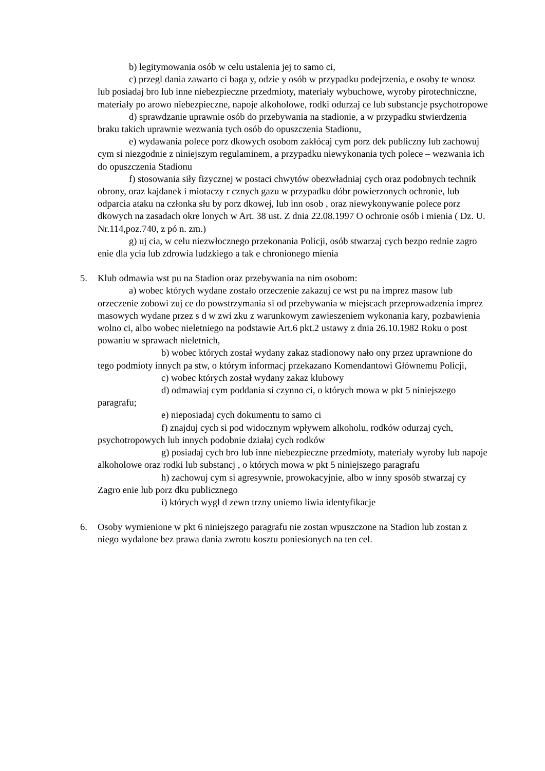b) legitymowania osób w celu ustalenia jej to samo ci,
c) przegl dania zawarto ci baga y, odzie y osób w przypadku podejrzenia, e osoby te wnosz lub posiadaj bro lub inne niebezpieczne przedmioty, materiały wybuchowe, wyroby pirotechniczne, materiały po arowo niebezpieczne, napoje alkoholowe, rodki odurzaj ce lub substancje psychotropowe
d) sprawdzanie uprawnie osób do przebywania na stadionie, a w przypadku stwierdzenia braku takich uprawnie wezwania tych osób do opuszczenia Stadionu,
e) wydawania polece porz dkowych osobom zakłócaj cym porz dek publiczny lub zachowuj cym si niezgodnie z niniejszym regulaminem, a przypadku niewykonania tych polece – wezwania ich do opuszczenia Stadionu
f) stosowania siły fizycznej w postaci chwytów obezwładniaj cych oraz podobnych technik obrony, oraz kajdanek i miotaczy r cznych gazu w przypadku dóbr powierzonych ochronie, lub odparcia ataku na członka słu by porz dkowej, lub inn osob , oraz niewykonywanie polece porz dkowych na zasadach okre lonych w Art. 38 ust. Z dnia 22.08.1997 O ochronie osób i mienia ( Dz. U. Nr.114,poz.740, z pó n. zm.)
g) uj cia, w celu niezwłocznego przekonania Policji, osób stwarzaj cych bezpo rednie zagro enie dla ycia lub zdrowia ludzkiego a tak e chronionego mienia
5. Klub odmawia wst pu na Stadion oraz przebywania na nim osobom:
a) wobec których wydane zostało orzeczenie zakazuj ce wst pu na imprez masow lub orzeczenie zobowi zuj ce do powstrzymania si od przebywania w miejscach przeprowadzenia imprez masowych wydane przez s d w zwi zku z warunkowym zawieszeniem wykonania kary, pozbawienia wolno ci, albo wobec nieletniego na podstawie Art.6 pkt.2 ustawy z dnia 26.10.1982 Roku o post powaniu w sprawach nieletnich,
b) wobec których został wydany zakaz stadionowy nało ony przez uprawnione do tego podmioty innych pa stw, o którym informacj przekazano Komendantowi Głównemu Policji,
c) wobec których został wydany zakaz klubowy
d) odmawiaj cym poddania si czynno ci, o których mowa w pkt 5 niniejszego paragrafu;
e) nieposiadaj cych dokumentu to samo ci
f) znajduj cych si pod widocznym wpływem alkoholu, rodków odurzaj cych, psychotropowych lub innych podobnie działaj cych rodków
g) posiadaj cych bro lub inne niebezpieczne przedmioty, materiały wyroby lub napoje alkoholowe oraz rodki lub substancj , o których mowa w pkt 5 niniejszego paragrafu
h) zachowuj cym si agresywnie, prowokacyjnie, albo w inny sposób stwarzaj cy Zagro enie lub porz dku publicznego
i) których wygl d zewn trzny uniemo liwia identyfikacje
6. Osoby wymienione w pkt 6 niniejszego paragrafu nie zostan wpuszczone na Stadion lub zostan z niego wydalone bez prawa dania zwrotu kosztu poniesionych na ten cel.